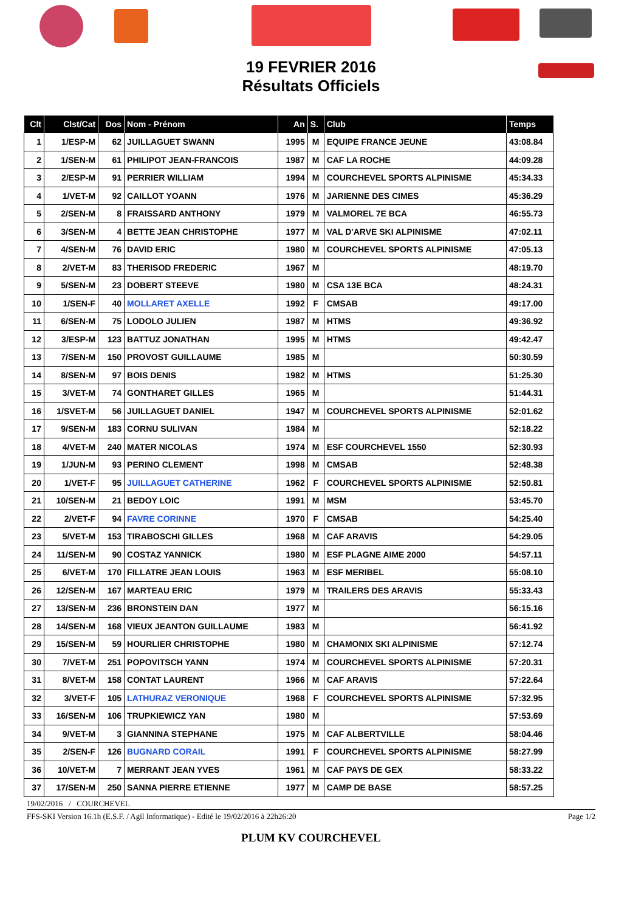19 FEVRIER 2016
Résultats Officiels
| Clt | Clst/Cat | Dos | Nom - Prénom | An | S. | Club | Temps |
| --- | --- | --- | --- | --- | --- | --- | --- |
| 1 | 1/ESP-M | 62 | JUILLAGUET SWANN | 1995 | M | EQUIPE FRANCE JEUNE | 43:08.84 |
| 2 | 1/SEN-M | 61 | PHILIPOT JEAN-FRANCOIS | 1987 | M | CAF LA ROCHE | 44:09.28 |
| 3 | 2/ESP-M | 91 | PERRIER WILLIAM | 1994 | M | COURCHEVEL SPORTS ALPINISME | 45:34.33 |
| 4 | 1/VET-M | 92 | CAILLOT YOANN | 1976 | M | JARIENNE DES CIMES | 45:36.29 |
| 5 | 2/SEN-M | 8 | FRAISSARD ANTHONY | 1979 | M | VALMOREL 7E BCA | 46:55.73 |
| 6 | 3/SEN-M | 4 | BETTE JEAN CHRISTOPHE | 1977 | M | VAL D'ARVE SKI ALPINISME | 47:02.11 |
| 7 | 4/SEN-M | 76 | DAVID ERIC | 1980 | M | COURCHEVEL SPORTS ALPINISME | 47:05.13 |
| 8 | 2/VET-M | 83 | THERISOD FREDERIC | 1967 | M | | 48:19.70 |
| 9 | 5/SEN-M | 23 | DOBERT STEEVE | 1980 | M | CSA 13E BCA | 48:24.31 |
| 10 | 1/SEN-F | 40 | MOLLARET AXELLE | 1992 | F | CMSAB | 49:17.00 |
| 11 | 6/SEN-M | 75 | LODOLO JULIEN | 1987 | M | HTMS | 49:36.92 |
| 12 | 3/ESP-M | 123 | BATTUZ JONATHAN | 1995 | M | HTMS | 49:42.47 |
| 13 | 7/SEN-M | 150 | PROVOST GUILLAUME | 1985 | M | | 50:30.59 |
| 14 | 8/SEN-M | 97 | BOIS DENIS | 1982 | M | HTMS | 51:25.30 |
| 15 | 3/VET-M | 74 | GONTHARET GILLES | 1965 | M | | 51:44.31 |
| 16 | 1/SVET-M | 56 | JUILLAGUET DANIEL | 1947 | M | COURCHEVEL SPORTS ALPINISME | 52:01.62 |
| 17 | 9/SEN-M | 183 | CORNU SULIVAN | 1984 | M | | 52:18.22 |
| 18 | 4/VET-M | 240 | MATER NICOLAS | 1974 | M | ESF COURCHEVEL 1550 | 52:30.93 |
| 19 | 1/JUN-M | 93 | PERINO CLEMENT | 1998 | M | CMSAB | 52:48.38 |
| 20 | 1/VET-F | 95 | JUILLAGUET CATHERINE | 1962 | F | COURCHEVEL SPORTS ALPINISME | 52:50.81 |
| 21 | 10/SEN-M | 21 | BEDOY LOIC | 1991 | M | MSM | 53:45.70 |
| 22 | 2/VET-F | 94 | FAVRE CORINNE | 1970 | F | CMSAB | 54:25.40 |
| 23 | 5/VET-M | 153 | TIRABOSCHI GILLES | 1968 | M | CAF ARAVIS | 54:29.05 |
| 24 | 11/SEN-M | 90 | COSTAZ YANNICK | 1980 | M | ESF PLAGNE AIME 2000 | 54:57.11 |
| 25 | 6/VET-M | 170 | FILLATRE JEAN LOUIS | 1963 | M | ESF MERIBEL | 55:08.10 |
| 26 | 12/SEN-M | 167 | MARTEAU ERIC | 1979 | M | TRAILERS DES ARAVIS | 55:33.43 |
| 27 | 13/SEN-M | 236 | BRONSTEIN DAN | 1977 | M | | 56:15.16 |
| 28 | 14/SEN-M | 168 | VIEUX JEANTON GUILLAUME | 1983 | M | | 56:41.92 |
| 29 | 15/SEN-M | 59 | HOURLIER CHRISTOPHE | 1980 | M | CHAMONIX SKI ALPINISME | 57:12.74 |
| 30 | 7/VET-M | 251 | POPOVITSCH YANN | 1974 | M | COURCHEVEL SPORTS ALPINISME | 57:20.31 |
| 31 | 8/VET-M | 158 | CONTAT LAURENT | 1966 | M | CAF ARAVIS | 57:22.64 |
| 32 | 3/VET-F | 105 | LATHURAZ VERONIQUE | 1968 | F | COURCHEVEL SPORTS ALPINISME | 57:32.95 |
| 33 | 16/SEN-M | 106 | TRUPKIEWICZ YAN | 1980 | M | | 57:53.69 |
| 34 | 9/VET-M | 3 | GIANNINA STEPHANE | 1975 | M | CAF ALBERTVILLE | 58:04.46 |
| 35 | 2/SEN-F | 126 | BUGNARD CORAIL | 1991 | F | COURCHEVEL SPORTS ALPINISME | 58:27.99 |
| 36 | 10/VET-M | 7 | MERRANT JEAN YVES | 1961 | M | CAF PAYS DE GEX | 58:33.22 |
| 37 | 17/SEN-M | 250 | SANNA PIERRE ETIENNE | 1977 | M | CAMP DE BASE | 58:57.25 |
19/02/2016 / COURCHEVEL
FFS-SKI Version 16.1h (E.S.F. / Agil Informatique) - Edité le 19/02/2016 à 22h26:20 Page 1/2
PLUM KV COURCHEVEL